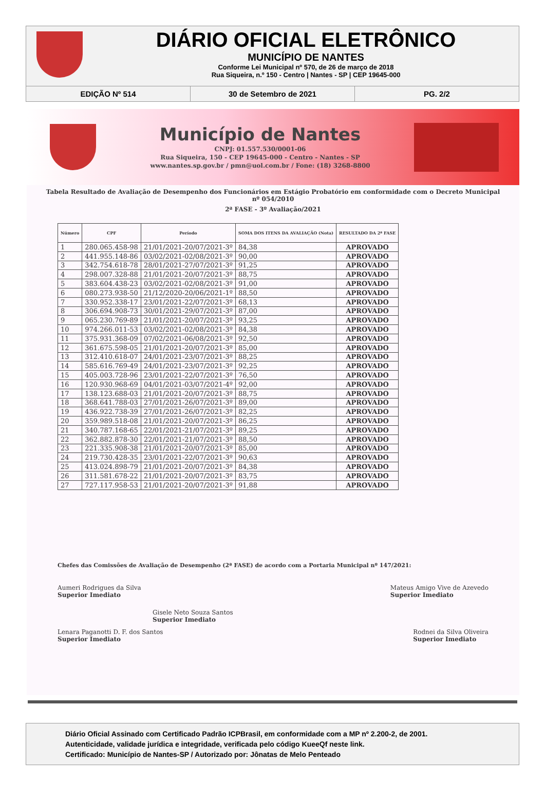DIÁRIO OFICIAL ELETRÔNICO
MUNICÍPIO DE NANTES
Conforme Lei Municipal nº 570, de 26 de março de 2018
Rua Siqueira, n.º 150 - Centro | Nantes - SP | CEP 19645-000
EDIÇÃO Nº 514 30 de Setembro de 2021 PG. 2/2
Município de Nantes
CNPJ: 01.557.530/0001-06
Rua Siqueira, 150 - CEP 19645-000 - Centro - Nantes - SP
www.nantes.sp.gov.br / pmn@uol.com.br / Fone: (18) 3268-8800
Tabela Resultado de Avaliação de Desempenho dos Funcionários em Estágio Probatório em conformidade com o Decreto Municipal nº 054/2010
2ª FASE - 3º Avaliação/2021
| Número | CPF | Período | SOMA DOS ITENS DA AVALIAÇÃO (Nota) | RESULTADO DA 2ª FASE |
| --- | --- | --- | --- | --- |
| 1 | 280.065.458-98 | 21/01/2021-20/07/2021-3º | 84,38 | APROVADO |
| 2 | 441.955.148-86 | 03/02/2021-02/08/2021-3º | 90,00 | APROVADO |
| 3 | 342.754.618-78 | 28/01/2021-27/07/2021-3º | 91,25 | APROVADO |
| 4 | 298.007.328-88 | 21/01/2021-20/07/2021-3º | 88,75 | APROVADO |
| 5 | 383.604.438-23 | 03/02/2021-02/08/2021-3º | 91,00 | APROVADO |
| 6 | 080.273.938-50 | 21/12/2020-20/06/2021-1º | 88,50 | APROVADO |
| 7 | 330.952.338-17 | 23/01/2021-22/07/2021-3º | 68,13 | APROVADO |
| 8 | 306.694.908-73 | 30/01/2021-29/07/2021-3º | 87,00 | APROVADO |
| 9 | 065.230.769-89 | 21/01/2021-20/07/2021-3º | 93,25 | APROVADO |
| 10 | 974.266.011-53 | 03/02/2021-02/08/2021-3º | 84,38 | APROVADO |
| 11 | 375.931.368-09 | 07/02/2021-06/08/2021-3º | 92,50 | APROVADO |
| 12 | 361.675.598-05 | 21/01/2021-20/07/2021-3º | 85,00 | APROVADO |
| 13 | 312.410.618-07 | 24/01/2021-23/07/2021-3º | 88,25 | APROVADO |
| 14 | 585.616.769-49 | 24/01/2021-23/07/2021-3º | 92,25 | APROVADO |
| 15 | 405.003.728-96 | 23/01/2021-22/07/2021-3º | 76,50 | APROVADO |
| 16 | 120.930.968-69 | 04/01/2021-03/07/2021-4º | 92,00 | APROVADO |
| 17 | 138.123.688-03 | 21/01/2021-20/07/2021-3º | 88,75 | APROVADO |
| 18 | 368.641.788-03 | 27/01/2021-26/07/2021-3º | 89,00 | APROVADO |
| 19 | 436.922.738-39 | 27/01/2021-26/07/2021-3º | 82,25 | APROVADO |
| 20 | 359.989.518-08 | 21/01/2021-20/07/2021-3º | 86,25 | APROVADO |
| 21 | 340.787.168-65 | 22/01/2021-21/07/2021-3º | 89,25 | APROVADO |
| 22 | 362.882.878-30 | 22/01/2021-21/07/2021-3º | 88,50 | APROVADO |
| 23 | 221.335.908-38 | 21/01/2021-20/07/2021-3º | 85,00 | APROVADO |
| 24 | 219.730.428-35 | 23/01/2021-22/07/2021-3º | 90,63 | APROVADO |
| 25 | 413.024.898-79 | 21/01/2021-20/07/2021-3º | 84,38 | APROVADO |
| 26 | 311.581.678-22 | 21/01/2021-20/07/2021-3º | 83,75 | APROVADO |
| 27 | 727.117.958-53 | 21/01/2021-20/07/2021-3º | 91,88 | APROVADO |
Chefes das Comissões de Avaliação de Desempenho (2ª FASE) de acordo com a Portaria Municipal nº 147/2021:
Aumeri Rodrigues da Silva
Superior Imediato
Mateus Amigo Vive de Azevedo
Superior Imediato
Gisele Neto Souza Santos
Superior Imediato
Lenara Paganotti D. F. dos Santos
Superior Imediato
Rodnei da Silva Oliveira
Superior Imediato
Diário Oficial Assinado com Certificado Padrão ICPBrasil, em conformidade com a MP nº 2.200-2, de 2001.
Autenticidade, validade jurídica e integridade, verificada pelo código KueeQf neste link.
Certificado: Município de Nantes-SP / Autorizado por: Jônatas de Melo Penteado